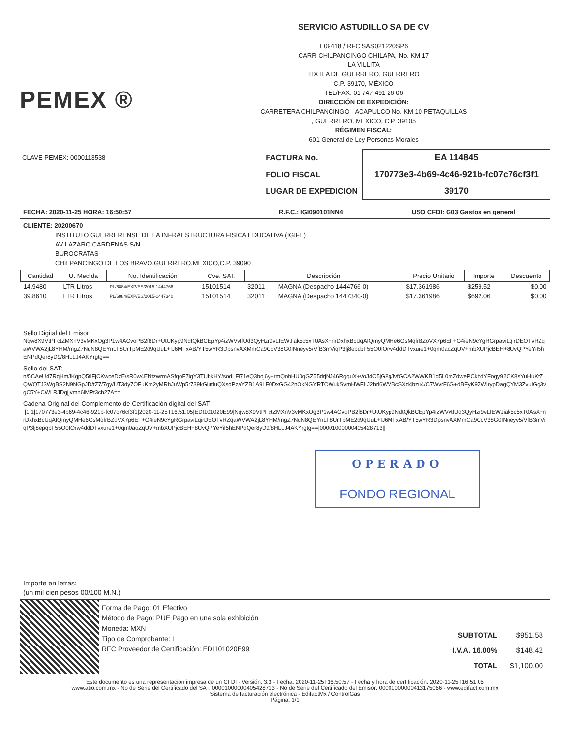PEMEX ®
SERVICIO ASTUDILLO SA DE CV
E09418 / RFC SAS021220SP6
CARR CHILPANCINGO CHILAPA, No. KM 17
LA VILLITA
TIXTLA DE GUERRERO, GUERRERO
C.P. 39170, MÉXICO
TEL/FAX: 01 747 491 26 06
DIRECCIÓN DE EXPEDICIÓN:
CARRETERA CHILPANCINGO - ACAPULCO No. KM 10 PETAQUILLAS
, GUERRERO, MEXICO, C.P. 39105
RÉGIMEN FISCAL:
601 General de Ley Personas Morales
CLAVE PEMEX: 0000113538
| FACTURA No. | EA 114845 |
| FOLIO FISCAL | 170773e3-4b69-4c46-921b-fc07c76cf3f1 |
| LUGAR DE EXPEDICION | 39170 |
FECHA: 2020-11-25 HORA: 16:50:57 R.F.C.: IGI090101NN4 USO CFDI: G03 Gastos en general
CLIENTE: 20200670
INSTITUTO GUERRERENSE DE LA INFRAESTRUCTURA FISICA EDUCATIVA (IGIFE)
AV LAZARO CARDENAS S/N
BUROCRATAS
CHILPANCINGO DE LOS BRAVO,GUERRERO,MEXICO,C.P. 39090
| Cantidad | U. Medida | No. Identificación | Cve. SAT. | Descripción | | Precio Unitario | Importe | Descuento |
| --- | --- | --- | --- | --- | --- | --- | --- | --- |
| 14.9480 | LTR Litros | PL/6884/EXP/ES/2015-1444766 | 15101514 | 32011 | MAGNA (Despacho 1444766-0) | $17.361986 | $259.52 | $0.00 |
| 39.8610 | LTR Litros | PL/6884/EXP/ES/2015-1447340 | 15101514 | 32011 | MAGNA (Despacho 1447340-0) | $17.361986 | $692.06 | $0.00 |
Sello Digital del Emisor:
Nqw8X9VtPFctZMXnV3vMKxOg3P1w4ACvoPB2f8Dr+UtUKyp9NdtQkBCEpYp4izWVvtfUd3QyHzr9vLIEWJiak5c5xT0AsX+nrDxhxBcUqAIQmyQMHe6GsMqfrBZoVX7p6EF+G4ieN9cYgRGrpaviLqirDEOTvRZqaWVWA2jL8YHM/mgZ7NuN8QEYnLF8UrTpME2d9qUuL+IJ6MFxAB/YT5wYR3DpsnvAXMmCa9CcV38G0INneyv5/VfB3mViqP3lj8epqbF55O0IOrw4ddDTvxure1+0qm0aoZqUV+mbXUPjcBEH+8UvQPYeYiI5hENPdQer8yD9/8HLLJ4AKYrgtg==
Sello del SAT:
n/5CAeU47RqHmJKgpQ5tlFjCKwceDzE/sR0w4ENtzwrmASfqoF7igY3TUbkHY/sodLFi71eQ3boj6y+rmQohHU0qGZ55drjNJ46RgquX+VoJ4C5jG8gJvfGCA2WWKB1d5L0mZdwePCkhdYFogy92OK8sYuHuKtZQWQTJ3WgBS2N9NGpJD/tZ7/7gy/UT3dy7OFuKm2yMRhJuWp5r739kGlutluQXsdPzaYZB1A9LF0DxGG42nOkNGYRTOWukSvmHWFLJ2brl6WVBcSXd4bzu4/C7WvrF6G+dBFyK9ZWIrypDagQYM3ZvulGg3vgC5Y+CWLRJDgjjvmh6lMPt3cb27A==
Cadena Original del Complemento de Certificación digital del SAT:
||1.1|170773e3-4b69-4c46-921b-fc07c76cf3f1|2020-11-25T16:51:05|EDI101020E99|Nqw8X9VtPFctZMXnV3vMKxOg3P1w4ACvoPB2f8Dr+UtUKyp9NdtQkBCEpYp4izWVvtfUd3QyHzr9vLIEWJiak5c5xT0AsX+nrDxhxBcUqAIQmyQMHe6GsMqfrBZoVX7p6EF+G4ieN9cYgRGrpaviLqirDEOTvRZqaWVWA2jL8YHM/mgZ7NuN8QEYnLF8UrTpME2d9qUuL+IJ6MFxAB/YT5wYR3DpsnvAXMmCa9CcV38G0INneyv5/VfB3mViqP3lj8epqbF55O0IOrw4ddDTvxure1+0qm0aoZqUV+mbXUPjcBEH+8UvQPYeYiI5hENPdQer8yD9/8HLLJ4AKYrgtg==|00001000000405428713||
OPERADO
FONDO REGIONAL
Importe en letras:
(un mil cien pesos 00/100 M.N.)
Forma de Pago: 01 Efectivo
Método de Pago: PUE Pago en una sola exhibición
Moneda: MXN
Tipo de Comprobante: I
RFC Proveedor de Certificación: EDI101020E99
| SUBTOTAL | $951.58 |
| I.V.A. 16.00% | $148.42 |
| TOTAL | $1,100.00 |
Este documento es una representación impresa de un CFDI - Versión: 3.3 - Fecha: 2020-11-25T16:50:57 - Fecha y hora de certificación: 2020-11-25T16:51:05
www.atio.com.mx - No de Serie del Certificado del SAT: 00001000000405428713 - No de Serie del Certificado del Emisor: 00001000000413175066 - www.edifact.com.mx
Sistema de facturación electrónica - EdifactMx / ControlGas
Página: 1/1